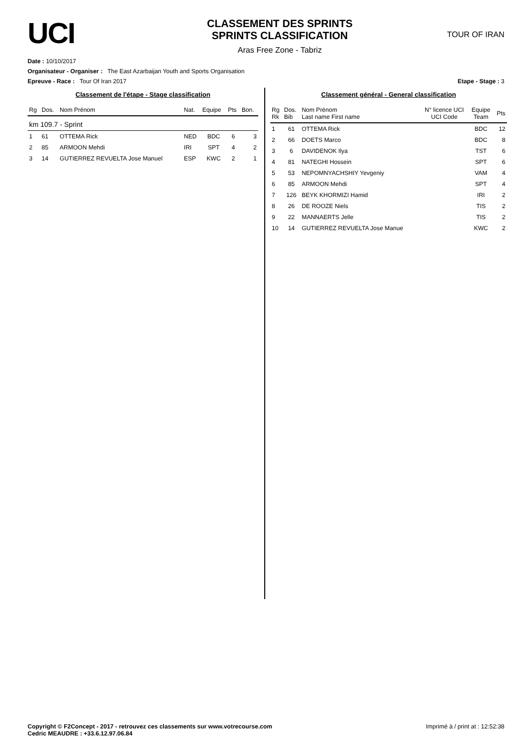UCI
CLASSEMENT DES SPRINTS
SPRINTS CLASSIFICATION
Aras Free Zone - Tabriz
TOUR OF IRAN
Date : 10/10/2017
Organisateur - Organiser : The East Azarbaijan Youth and Sports Organisation
Epreuve - Race : Tour Of Iran 2017 Etape - Stage : 3
Classement de l'étape - Stage classification
| Rg | Dos. | Nom Prénom | Nat. | Equipe | Pts | Bon. |
| --- | --- | --- | --- | --- | --- | --- |
| km 109.7 - Sprint | | | | | | |
| 1 | 61 | OTTEMA Rick | NED | BDC | 6 | 3 |
| 2 | 85 | ARMOON Mehdi | IRI | SPT | 4 | 2 |
| 3 | 14 | GUTIERREZ REVUELTA Jose Manuel | ESP | KWC | 2 | 1 |
Classement général - General classification
| Rg Rk | Dos. Bib | Nom Prénom Last name First name | N° licence UCI UCI Code | Equipe Team | Pts |
| --- | --- | --- | --- | --- | --- |
| 1 | 61 | OTTEMA Rick | | BDC | 12 |
| 2 | 66 | DOETS Marco | | BDC | 8 |
| 3 | 6 | DAVIDENOK Ilya | | TST | 6 |
| 4 | 81 | NATEGHI Hossein | | SPT | 6 |
| 5 | 53 | NEPOMNYACHSHIY Yevgeniy | | VAM | 4 |
| 6 | 85 | ARMOON Mehdi | | SPT | 4 |
| 7 | 126 | BEYK KHORMIZI Hamid | | IRI | 2 |
| 8 | 26 | DE ROOZE Niels | | TIS | 2 |
| 9 | 22 | MANNAERTS Jelle | | TIS | 2 |
| 10 | 14 | GUTIERREZ REVUELTA Jose Manue | | KWC | 2 |
Copyright © F2Concept - 2017 - retrouvez ces classements sur www.votrecourse.com
Cedric MEAUDRE : +33.6.12.97.06.84 Imprimé à / print at : 12:52:38